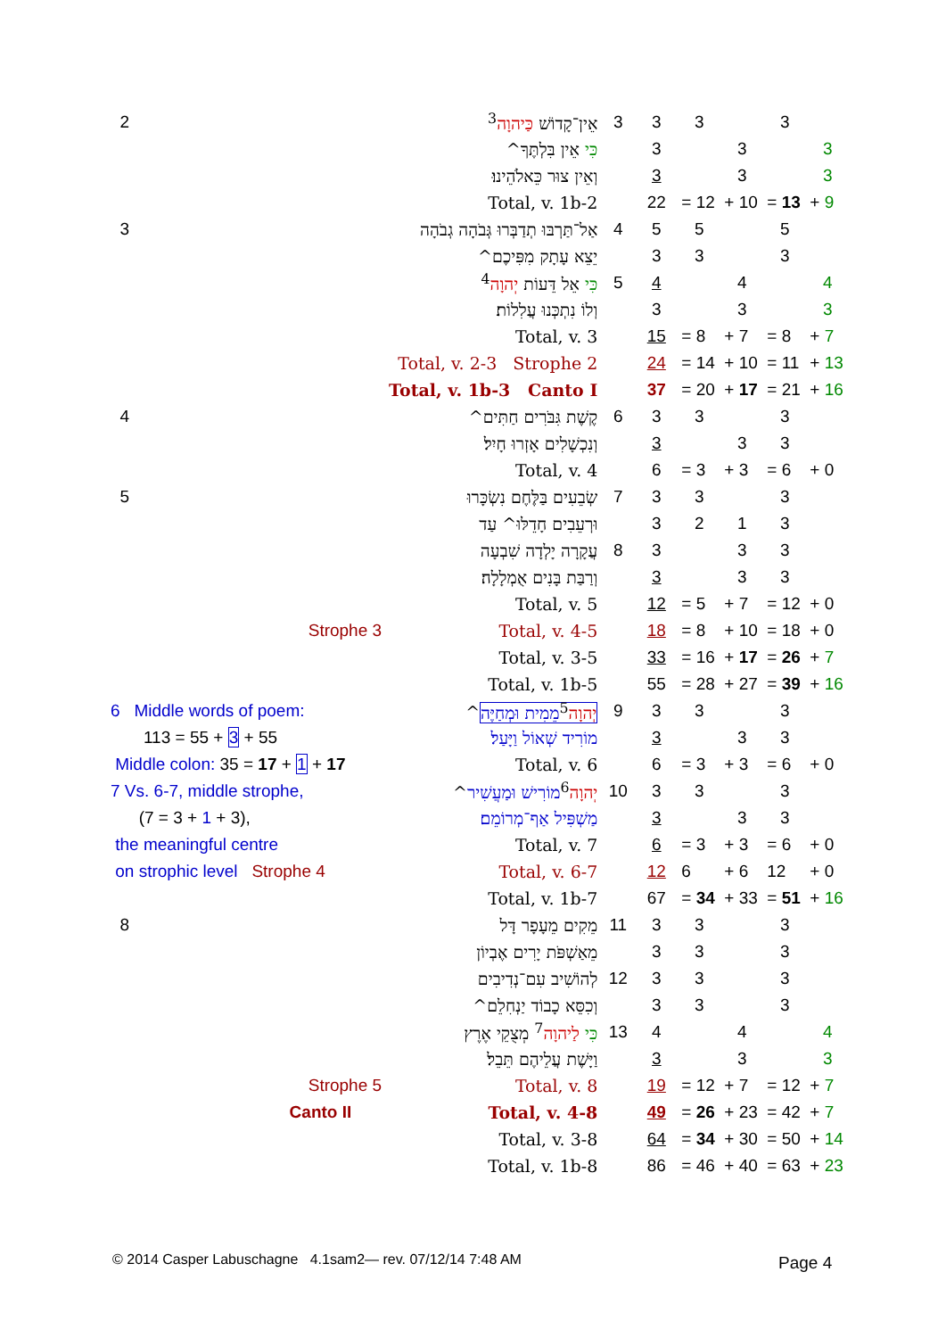| 2 | אֵין־קָדוֹשׁ כַּיהוָה<sup>3</sup> | 3 | 3 | 3 | | 3 | |
| | כִּי אֵין בִּלְתֶּךָ^ | | 3 | | 3 | | 3 |
| | וְאֵין צוּר כֵּאלֹהֵינוּ׃ | | 3 | | 3 | | 3 |
| | Total, v. 1b-2 | | 22 | = 12 | + 10 | = 13 | + 9 |
| 3 | אַל־תַּרְבּוּ תְדַבְּרוּ גְּבֹהָה גְבֹהָה | 4 | 5 | 5 | | 5 | |
| | יֵצֵא עָתָק מִפִּיכֶם^ | | 3 | 3 | | 3 | |
| | כִּי אֵל דֵּעוֹת יְהוָה<sup>4</sup> | 5 | 4 | | 4 | | 4 |
| | וְלוֹ נִתְכְּנוּ עֲלִלוֹת׃ | | 3 | | 3 | | 3 |
| | Total, v. 3 | | 15 | = 8 | + 7 | = 8 | + 7 |
| | Total, v. 2-3 Strophe 2 | | 24 | = 14 | + 10 | = 11 | + 13 |
| | Total, v. 1b-3 Canto I | | 37 | = 20 | + 17 | = 21 | + 16 |
| 4 | קֶשֶׁת גִּבֹּרִים חַתִּים^ | 6 | 3 | 3 | | 3 | |
| | וְנִכְשָׁלִים אָזְרוּ חָיִל׃ | | 3 | | 3 | 3 | |
| | Total, v. 4 | | 6 | = 3 | + 3 | = 6 | + 0 |
| 5 | שְׂבֵעִים בַּלֶּחֶם נִשְׂכָּרוּ | 7 | 3 | 3 | | 3 | |
| | וּרְעֵבִים חָדֵלּוּ^ עַד | | 3 | 2 | 1 | 3 | |
| | עֲקָרָה יָלְדָה שִׁבְעָה | 8 | 3 | | 3 | 3 | |
| | וְרַבַּת בָּנִים אֻמְלָלָה׃ | | 3 | | 3 | 3 | |
| | Total, v. 5 | | 12 | = 5 | + 7 | = 12 | + 0 |
| Strophe 3 | Total, v. 4-5 | | 18 | = 8 | + 10 | = 18 | + 0 |
| | Total, v. 3-5 | | 33 | = 16 | + 17 | = 26 | + 7 |
| | Total, v. 1b-5 | | 55 | = 28 | + 27 | = 39 | + 16 |
| 6 Middle words of poem: | יְהוָה<sup>5</sup> מֵמִית וּמְחַיֶּה ^ | 9 | 3 | 3 | | 3 | |
| 113 = 55 + 3 + 55 | מוֹרִיד שְׁאוֹל וַיָּעַל׃ | | 3 | | 3 | 3 | |
| Middle colon: 35 = 17 + 1 + 17 | Total, v. 6 | | 6 | = 3 | + 3 | = 6 | + 0 |
| 7 Vs. 6-7, middle strophe, | יְהוָה<sup>6</sup> מוֹרִישׁ וּמַעֲשִׁיר ^ | 10 | 3 | 3 | | 3 | |
| (7 = 3 + 1 + 3), | מַשְׁפִּיל אַף־מְרוֹמֵם׃ | | 3 | | 3 | 3 | |
| the meaningful centre | Total, v. 7 | | 6 | = 3 | + 3 | = 6 | + 0 |
| on strophic level Strophe 4 | Total, v. 6-7 | | 12 | 6 | + 6 | 12 | + 0 |
| | Total, v. 1b-7 | | 67 | = 34 | + 33 | = 51 | + 16 |
| 8 | מֵקִים מֵעָפָר דָּל | 11 | 3 | 3 | | 3 | |
| | מֵאַשְׁפֹּת יָרִים אֶבְיוֹן | | 3 | 3 | | 3 | |
| | לְהוֹשִׁיב עִם־נְדִיבִים | 12 | 3 | 3 | | 3 | |
| | וְכִסֵּא כָבוֹד יַנְחִלֵם^ | | 3 | 3 | | 3 | |
| | כִּי לַיהוָה<sup>7</sup> מְצֻקֵי אֶרֶץ | 13 | 4 | | 4 | | 4 |
| | וַיָּשֶׁת עֲלֵיהֶם תֵּבֵל׃ | | 3 | | 3 | | 3 |
| Strophe 5 | Total, v. 8 | | 19 | = 12 | + 7 | = 12 | + 7 |
| Canto II | Total, v. 4-8 | | 49 | = 26 | + 23 | = 42 | + 7 |
| | Total, v. 3-8 | | 64 | = 34 | + 30 | = 50 | + 14 |
| | Total, v. 1b-8 | | 86 | = 46 | + 40 | = 63 | + 23 |
© 2014 Casper Labuschagne 4.1sam2— rev. 07/12/14 7:48 AM
Page 4